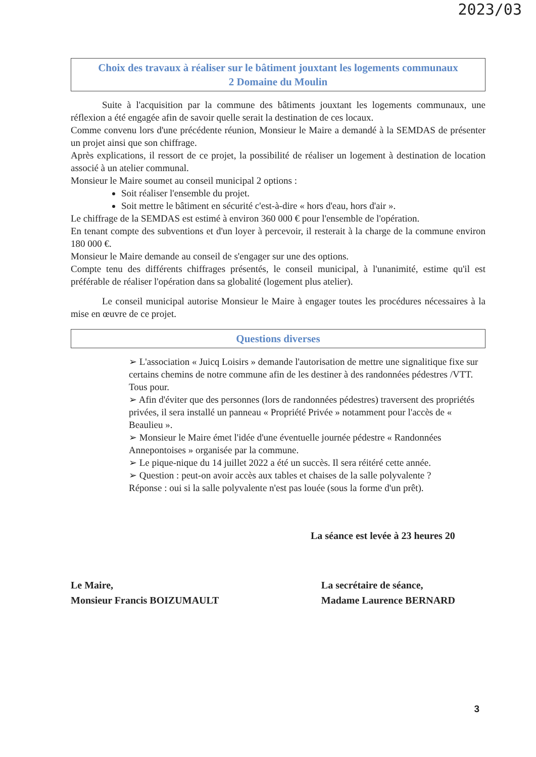2023/03
Choix des travaux à réaliser sur le bâtiment jouxtant les logements communaux
2 Domaine du Moulin
Suite à l'acquisition par la commune des bâtiments jouxtant les logements communaux, une réflexion a été engagée afin de savoir quelle serait la destination de ces locaux.
Comme convenu lors d'une précédente réunion, Monsieur le Maire a demandé à la SEMDAS de présenter un projet ainsi que son chiffrage.
Après explications, il ressort de ce projet, la possibilité de réaliser un logement à destination de location associé à un atelier communal.
Monsieur le Maire soumet au conseil municipal 2 options :
Soit réaliser l'ensemble du projet.
Soit mettre le bâtiment en sécurité c'est-à-dire « hors d'eau, hors d'air ».
Le chiffrage de la SEMDAS est estimé à environ 360 000 € pour l'ensemble de l'opération.
En tenant compte des subventions et d'un loyer à percevoir, il resterait à la charge de la commune environ 180 000 €.
Monsieur le Maire demande au conseil de s'engager sur une des options.
Compte tenu des différents chiffrages présentés, le conseil municipal, à l'unanimité, estime qu'il est préférable de réaliser l'opération dans sa globalité (logement plus atelier).
Le conseil municipal autorise Monsieur le Maire à engager toutes les procédures nécessaires à la mise en œuvre de ce projet.
Questions diverses
➢ L'association « Juicq Loisirs » demande l'autorisation de mettre une signalitique fixe sur certains chemins de notre commune afin de les destiner à des randonnées pédestres /VTT. Tous pour.
➢ Afin d'éviter que des personnes (lors de randonnées pédestres) traversent des propriétés privées, il sera installé un panneau « Propriété Privée » notamment pour l'accès de « Beaulieu ».
➢ Monsieur le Maire émet l'idée d'une éventuelle journée pédestre « Randonnées Annepontoises » organisée par la commune.
➢ Le pique-nique du 14 juillet 2022 a été un succès. Il sera réitéré cette année.
➢ Question : peut-on avoir accès aux tables et chaises de la salle polyvalente ?
Réponse : oui si la salle polyvalente n'est pas louée (sous la forme d'un prêt).
La séance est levée à 23 heures 20
Le Maire,
Monsieur Francis BOIZUMAULT
La secrétaire de séance,
Madame Laurence BERNARD
3